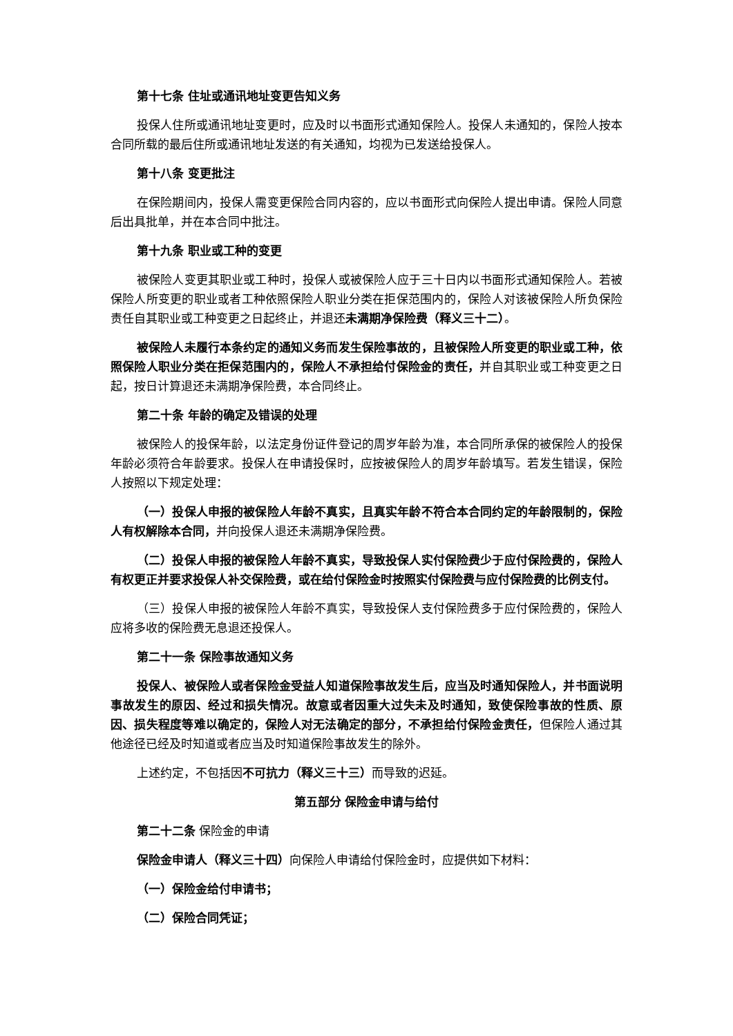第十七条 住址或通讯地址变更告知义务
投保人住所或通讯地址变更时，应及时以书面形式通知保险人。投保人未通知的，保险人按本合同所载的最后住所或通讯地址发送的有关通知，均视为已发送给投保人。
第十八条 变更批注
在保险期间内，投保人需变更保险合同内容的，应以书面形式向保险人提出申请。保险人同意后出具批单，并在本合同中批注。
第十九条 职业或工种的变更
被保险人变更其职业或工种时，投保人或被保险人应于三十日内以书面形式通知保险人。若被保险人所变更的职业或者工种依照保险人职业分类在拒保范围内的，保险人对该被保险人所负保险责任自其职业或工种变更之日起终止，并退还未满期净保险费（释义三十二）。
被保险人未履行本条约定的通知义务而发生保险事故的，且被保险人所变更的职业或工种，依照保险人职业分类在拒保范围内的，保险人不承担给付保险金的责任，并自其职业或工种变更之日起，按日计算退还未满期净保险费，本合同终止。
第二十条 年龄的确定及错误的处理
被保险人的投保年龄，以法定身份证件登记的周岁年龄为准，本合同所承保的被保险人的投保年龄必须符合年龄要求。投保人在申请投保时，应按被保险人的周岁年龄填写。若发生错误，保险人按照以下规定处理：
（一）投保人申报的被保险人年龄不真实，且真实年龄不符合本合同约定的年龄限制的，保险人有权解除本合同，并向投保人退还未满期净保险费。
（二）投保人申报的被保险人年龄不真实，导致投保人实付保险费少于应付保险费的，保险人有权更正并要求投保人补交保险费，或在给付保险金时按照实付保险费与应付保险费的比例支付。
（三）投保人申报的被保险人年龄不真实，导致投保人支付保险费多于应付保险费的，保险人应将多收的保险费无息退还投保人。
第二十一条 保险事故通知义务
投保人、被保险人或者保险金受益人知道保险事故发生后，应当及时通知保险人，并书面说明事故发生的原因、经过和损失情况。故意或者因重大过失未及时通知，致使保险事故的性质、原因、损失程度等难以确定的，保险人对无法确定的部分，不承担给付保险金责任，但保险人通过其他途径已经及时知道或者应当及时知道保险事故发生的除外。
上述约定，不包括因不可抗力（释义三十三）而导致的迟延。
第五部分 保险金申请与给付
第二十二条 保险金的申请
保险金申请人（释义三十四）向保险人申请给付保险金时，应提供如下材料：
（一）保险金给付申请书；
（二）保险合同凭证；